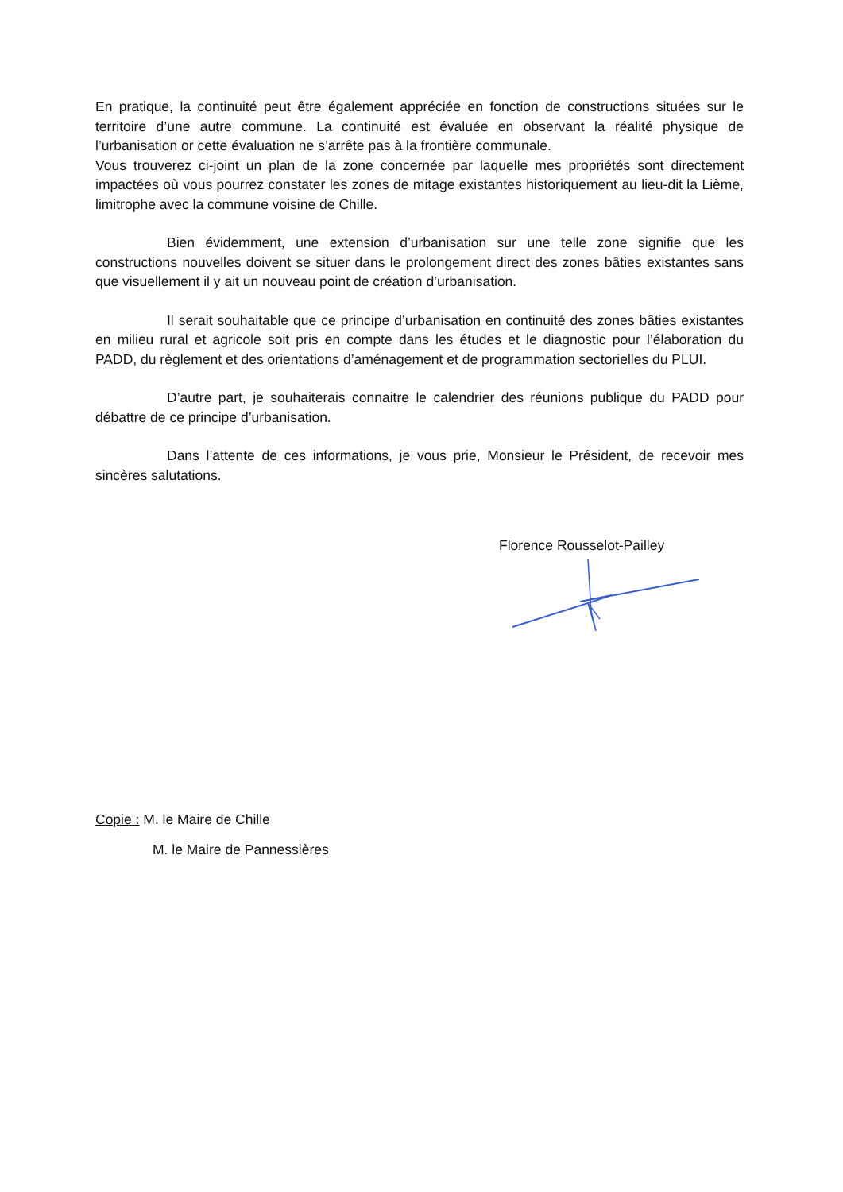En pratique, la continuité peut être également appréciée en fonction de constructions situées sur le territoire d’une autre commune. La continuité est évaluée en observant la réalité physique de l’urbanisation or cette évaluation ne s’arrête pas à la frontière communale.
Vous trouverez ci-joint un plan de la zone concernée par laquelle mes propriétés sont directement impactées où vous pourrez constater les zones de mitage existantes historiquement au lieu-dit la Lième, limitrophe avec la commune voisine de Chille.
Bien évidemment, une extension d’urbanisation sur une telle zone signifie que les constructions nouvelles doivent se situer dans le prolongement direct des zones bâties existantes sans que visuellement il y ait un nouveau point de création d’urbanisation.
Il serait souhaitable que ce principe d’urbanisation en continuité des zones bâties existantes en milieu rural et agricole soit pris en compte dans les études et le diagnostic pour l’élaboration du PADD, du règlement et des orientations d’aménagement et de programmation sectorielles du PLUI.
D’autre part, je souhaiterais connaitre le calendrier des réunions publique du PADD pour débattre de ce principe d’urbanisation.
Dans l’attente de ces informations, je vous prie, Monsieur le Président, de recevoir mes sincères salutations.
Florence Rousselot-Pailley
Copie : M. le Maire de Chille
M. le Maire de Pannessières